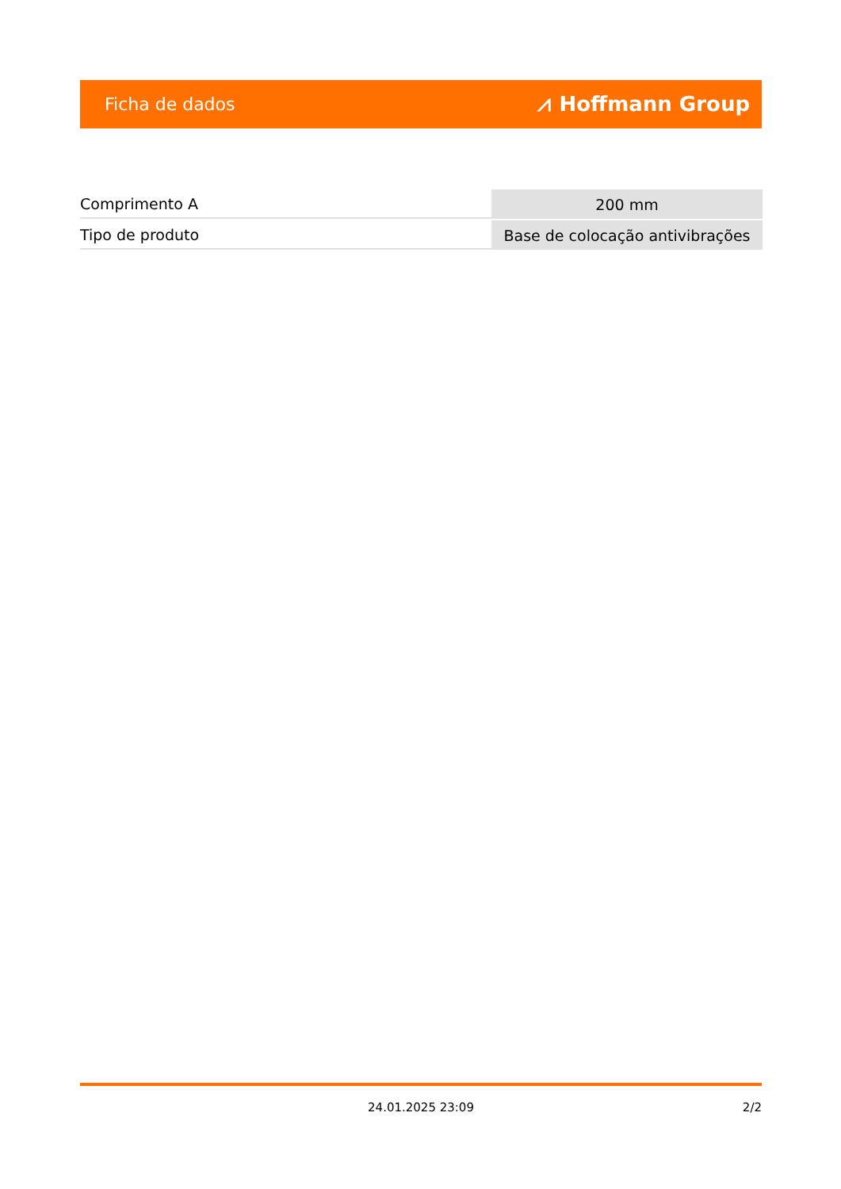Ficha de dados ⩘ Hoffmann Group
| Comprimento A | 200 mm |
| Tipo de produto | Base de colocação antivibrações |
24.01.2025 23:09 2/2